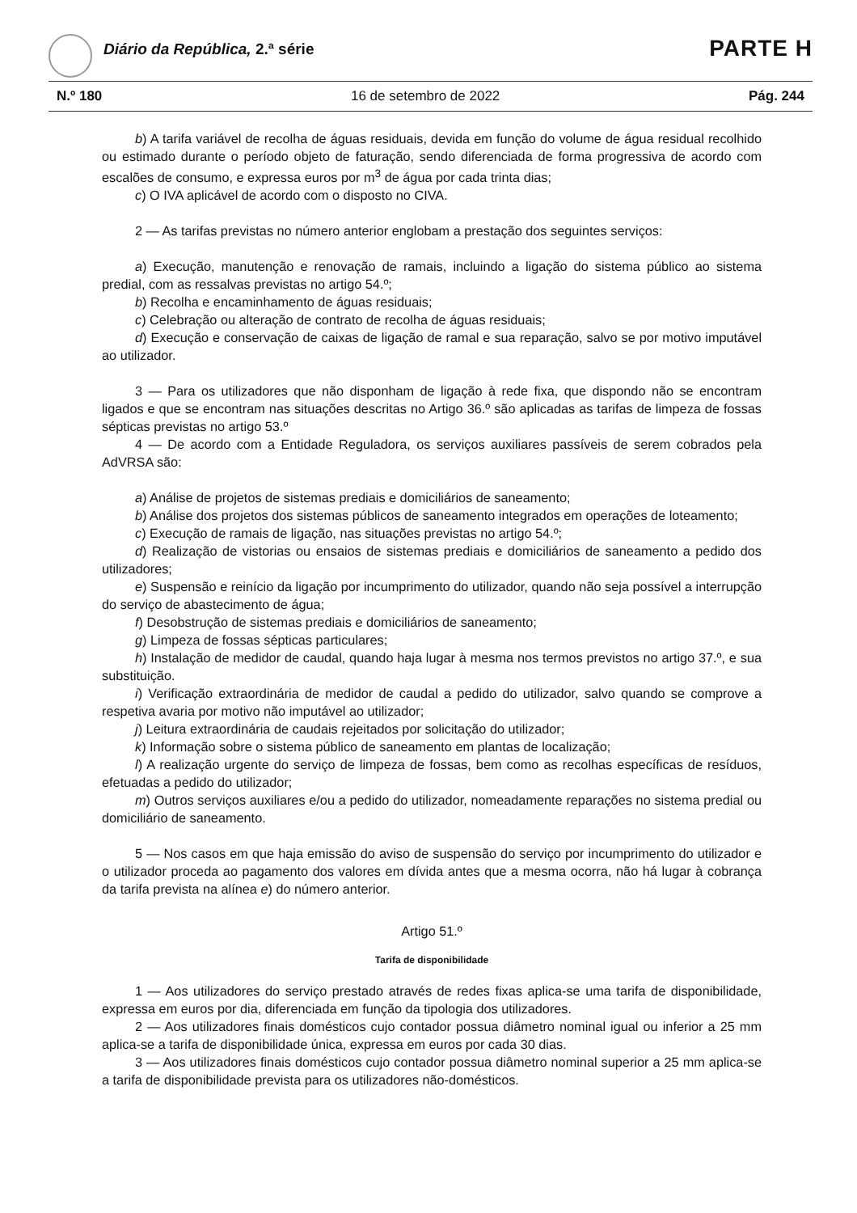Diário da República, 2.ª série PARTE H
N.º 180 16 de setembro de 2022 Pág. 244
b) A tarifa variável de recolha de águas residuais, devida em função do volume de água residual recolhido ou estimado durante o período objeto de faturação, sendo diferenciada de forma progressiva de acordo com escalões de consumo, e expressa euros por m<sup>3</sup> de água por cada trinta dias;
c) O IVA aplicável de acordo com o disposto no CIVA.
2 — As tarifas previstas no número anterior englobam a prestação dos seguintes serviços:
a) Execução, manutenção e renovação de ramais, incluindo a ligação do sistema público ao sistema predial, com as ressalvas previstas no artigo 54.º;
b) Recolha e encaminhamento de águas residuais;
c) Celebração ou alteração de contrato de recolha de águas residuais;
d) Execução e conservação de caixas de ligação de ramal e sua reparação, salvo se por motivo imputável ao utilizador.
3 — Para os utilizadores que não disponham de ligação à rede fixa, que dispondo não se encontram ligados e que se encontram nas situações descritas no Artigo 36.º são aplicadas as tarifas de limpeza de fossas sépticas previstas no artigo 53.º
4 — De acordo com a Entidade Reguladora, os serviços auxiliares passíveis de serem cobrados pela AdVRSA são:
a) Análise de projetos de sistemas prediais e domiciliários de saneamento;
b) Análise dos projetos dos sistemas públicos de saneamento integrados em operações de loteamento;
c) Execução de ramais de ligação, nas situações previstas no artigo 54.º;
d) Realização de vistorias ou ensaios de sistemas prediais e domiciliários de saneamento a pedido dos utilizadores;
e) Suspensão e reinício da ligação por incumprimento do utilizador, quando não seja possível a interrupção do serviço de abastecimento de água;
f) Desobstrução de sistemas prediais e domiciliários de saneamento;
g) Limpeza de fossas sépticas particulares;
h) Instalação de medidor de caudal, quando haja lugar à mesma nos termos previstos no artigo 37.º, e sua substituição.
i) Verificação extraordinária de medidor de caudal a pedido do utilizador, salvo quando se comprove a respetiva avaria por motivo não imputável ao utilizador;
j) Leitura extraordinária de caudais rejeitados por solicitação do utilizador;
k) Informação sobre o sistema público de saneamento em plantas de localização;
l) A realização urgente do serviço de limpeza de fossas, bem como as recolhas específicas de resíduos, efetuadas a pedido do utilizador;
m) Outros serviços auxiliares e/ou a pedido do utilizador, nomeadamente reparações no sistema predial ou domiciliário de saneamento.
5 — Nos casos em que haja emissão do aviso de suspensão do serviço por incumprimento do utilizador e o utilizador proceda ao pagamento dos valores em dívida antes que a mesma ocorra, não há lugar à cobrança da tarifa prevista na alínea e) do número anterior.
Artigo 51.º
Tarifa de disponibilidade
1 — Aos utilizadores do serviço prestado através de redes fixas aplica-se uma tarifa de disponibilidade, expressa em euros por dia, diferenciada em função da tipologia dos utilizadores.
2 — Aos utilizadores finais domésticos cujo contador possua diâmetro nominal igual ou inferior a 25 mm aplica-se a tarifa de disponibilidade única, expressa em euros por cada 30 dias.
3 — Aos utilizadores finais domésticos cujo contador possua diâmetro nominal superior a 25 mm aplica-se a tarifa de disponibilidade prevista para os utilizadores não-domésticos.